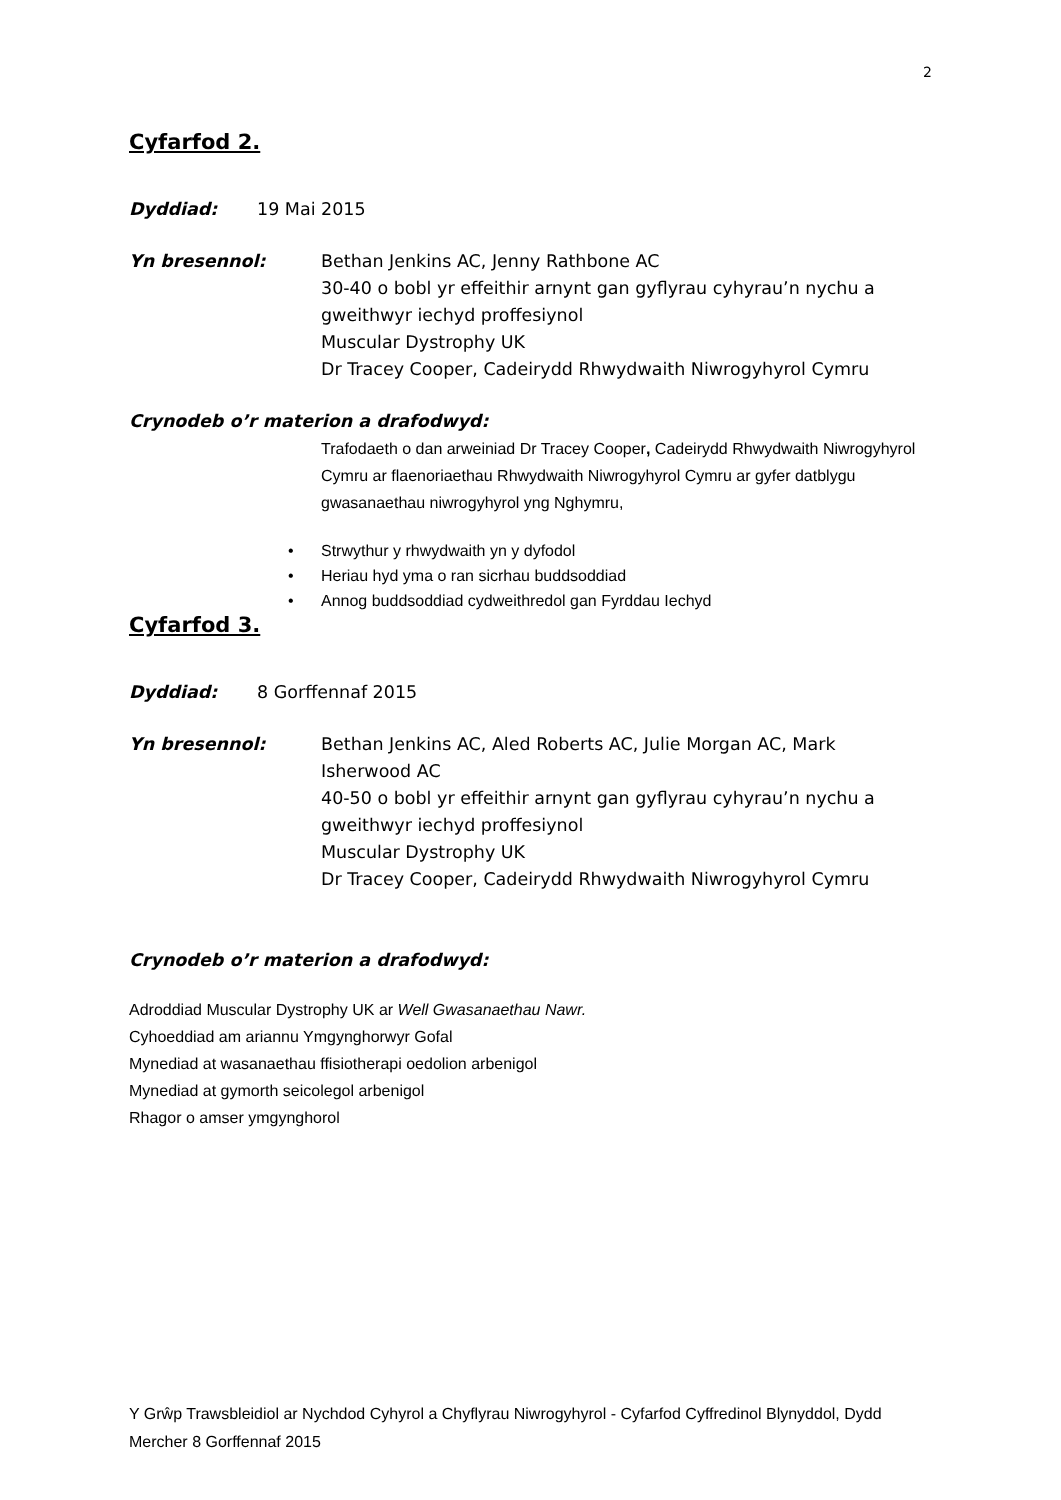2
Cyfarfod 2.
Dyddiad: 19 Mai 2015
Yn bresennol: Bethan Jenkins AC, Jenny Rathbone AC
30-40 o bobl yr effeithir arnynt gan gyflyrau cyhyrau’n nychu a gweithwyr iechyd proffesiynol
Muscular Dystrophy UK
Dr Tracey Cooper, Cadeirydd Rhwydwaith Niwrogyhyrol Cymru
Crynodeb o’r materion a drafodwyd:
Trafodaeth o dan arweiniad Dr Tracey Cooper, Cadeirydd Rhwydwaith Niwrogyhyrol Cymru ar flaenoriaethau Rhwydwaith Niwrogyhyrol Cymru ar gyfer datblygu gwasanaethau niwrogyhyrol yng Nghymru,
• Strwythur y rhwydwaith yn y dyfodol
• Heriau hyd yma o ran sicrhau buddsoddiad
• Annog buddsoddiad cydweithredol gan Fyrddau Iechyd
Cyfarfod 3.
Dyddiad: 8 Gorffennaf 2015
Yn bresennol: Bethan Jenkins AC, Aled Roberts AC, Julie Morgan AC, Mark Isherwood AC
40-50 o bobl yr effeithir arnynt gan gyflyrau cyhyrau’n nychu a gweithwyr iechyd proffesiynol
Muscular Dystrophy UK
Dr Tracey Cooper, Cadeirydd Rhwydwaith Niwrogyhyrol Cymru
Crynodeb o’r materion a drafodwyd:
Adroddiad Muscular Dystrophy UK ar Well Gwasanaethau Nawr.
Cyhoeddiad am ariannu Ymgynghorwyr Gofal
Mynediad at wasanaethau ffisiotherapi oedolion arbenigol
Mynediad at gymorth seicolegol arbenigol
Rhagor o amser ymgynghorol
Y Grŵp Trawsbleidiol ar Nychdod Cyhyrol a Chyflyrau Niwrogyhyrol - Cyfarfod Cyffredinol Blynyddol, Dydd Mercher 8 Gorffennaf 2015